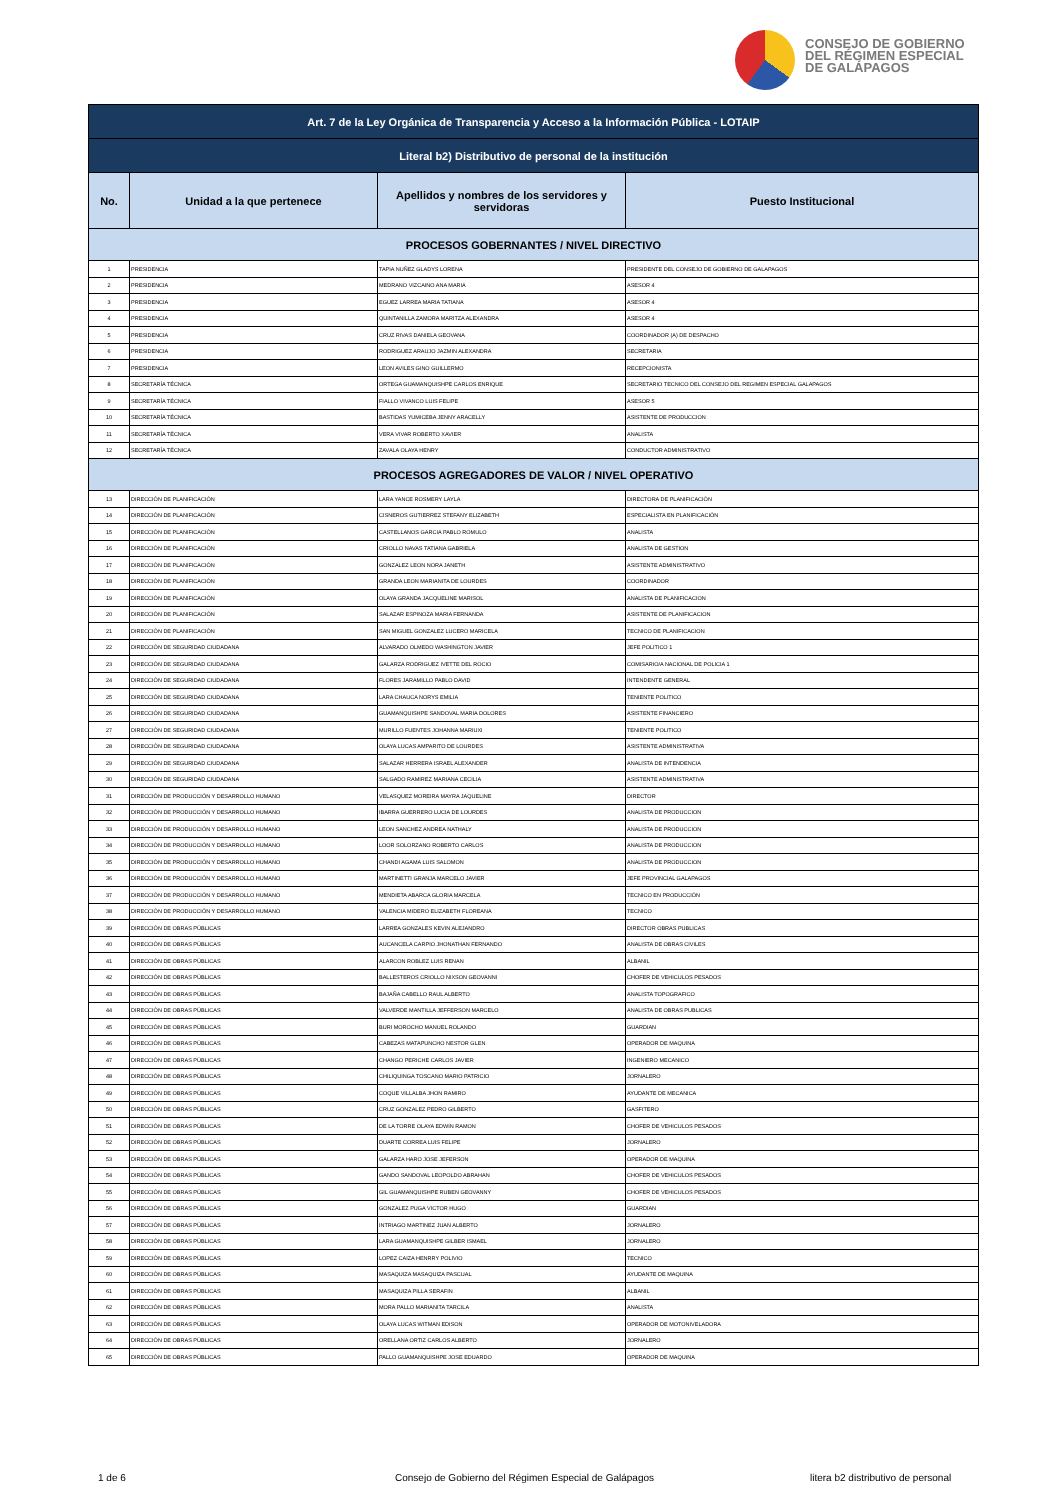CONSEJO DE GOBIERNO
DEL RÉGIMEN ESPECIAL
DE GALÁPAGOS
| Art. 7 de la Ley Orgánica de Transparencia y Acceso a la Información Pública - LOTAIP | | | |
| Literal b2) Distributivo de personal de la institución | | | |
| No. | Unidad a la que pertenece | Apellidos y nombres de los servidores y servidoras | Puesto Institucional |
| PROCESOS GOBERNANTES / NIVEL DIRECTIVO | | | |
| 1 | PRESIDENCIA | TAPIA NUÑEZ GLADYS LORENA | PRESIDENTE DEL CONSEJO DE GOBIERNO DE GALAPAGOS |
| 2 | PRESIDENCIA | MEDRANO VIZCAINO ANA MARIA | ASESOR 4 |
| 3 | PRESIDENCIA | EGUEZ LARREA MARIA TATIANA | ASESOR 4 |
| 4 | PRESIDENCIA | QUINTANILLA ZAMORA MARITZA ALEXANDRA | ASESOR 4 |
| 5 | PRESIDENCIA | CRUZ RIVAS DANIELA GEOVANA | COORDINADOR (A) DE DESPACHO |
| 6 | PRESIDENCIA | RODRIGUEZ ARAUJO JAZMIN ALEXANDRA | SECRETARIA |
| 7 | PRESIDENCIA | LEON AVILES GINO GUILLERMO | RECEPCIONISTA |
| 8 | SECRETARÍA TÉCNICA | ORTEGA GUAMANQUISHPE CARLOS ENRIQUE | SECRETARIO TECNICO DEL CONSEJO DEL REGIMEN ESPECIAL GALAPAGOS |
| 9 | SECRETARÍA TÉCNICA | FIALLO VIVANCO LUIS FELIPE | ASESOR 5 |
| 10 | SECRETARÍA TÉCNICA | BASTIDAS YUMICEBA JENNY ARACELLY | ASISTENTE DE PRODUCCION |
| 11 | SECRETARÍA TÉCNICA | VERA VIVAR ROBERTO XAVIER | ANALISTA |
| 12 | SECRETARÍA TÉCNICA | ZAVALA OLAYA HENRY | CONDUCTOR ADMINISTRATIVO |
| PROCESOS AGREGADORES DE VALOR / NIVEL OPERATIVO | | | |
| 13 | DIRECCIÓN DE PLANIFICACIÓN | LARA YANCE ROSMERY LAYLA | DIRECTORA DE PLANIFICACIÓN |
| 14 | DIRECCIÓN DE PLANIFICACIÓN | CISNEROS GUTIERREZ STEFANY ELIZABETH | ESPECIALISTA EN PLANIFICACIÓN |
| 15 | DIRECCIÓN DE PLANIFICACIÓN | CASTELLANOS GARCIA PABLO ROMULO | ANALISTA |
| 16 | DIRECCIÓN DE PLANIFICACIÓN | CRIOLLO NAVAS TATIANA GABRIELA | ANALISTA DE GESTION |
| 17 | DIRECCIÓN DE PLANIFICACIÓN | GONZALEZ LEON NORA JANETH | ASISTENTE ADMINISTRATIVO |
| 18 | DIRECCIÓN DE PLANIFICACIÓN | GRANDA LEON MARIANITA DE LOURDES | COORDINADOR |
| 19 | DIRECCIÓN DE PLANIFICACIÓN | OLAYA GRANDA JACQUELINE MARISOL | ANALISTA DE PLANIFICACION |
| 20 | DIRECCIÓN DE PLANIFICACIÓN | SALAZAR ESPINOZA MARIA FERNANDA | ASISTENTE DE PLANIFICACION |
| 21 | DIRECCIÓN DE PLANIFICACIÓN | SAN MIGUEL GONZALEZ LUCERO MARICELA | TECNICO DE PLANIFICACION |
| 22 | DIRECCIÓN DE SEGURIDAD CIUDADANA | ALVARADO OLMEDO WASHINGTON JAVIER | JEFE POLITICO 1 |
| 23 | DIRECCIÓN DE SEGURIDAD CIUDADANA | GALARZA RODRIGUEZ IVETTE DEL ROCIO | COMISARIO/A NACIONAL DE POLICIA 1 |
| 24 | DIRECCIÓN DE SEGURIDAD CIUDADANA | FLORES JARAMILLO PABLO DAVID | INTENDENTE GENERAL |
| 25 | DIRECCIÓN DE SEGURIDAD CIUDADANA | LARA CHAUCA NORYS EMILIA | TENIENTE POLITICO |
| 26 | DIRECCIÓN DE SEGURIDAD CIUDADANA | GUAMANQUISHPE SANDOVAL MARIA DOLORES | ASISTENTE FINANCIERO |
| 27 | DIRECCIÓN DE SEGURIDAD CIUDADANA | MURILLO FUENTES JOHANNA MARIUXI | TENIENTE POLITICO |
| 28 | DIRECCIÓN DE SEGURIDAD CIUDADANA | OLAYA LUCAS AMPARITO DE LOURDES | ASISTENTE ADMINISTRATIVA |
| 29 | DIRECCIÓN DE SEGURIDAD CIUDADANA | SALAZAR HERRERA ISRAEL ALEXANDER | ANALISTA DE INTENDENCIA |
| 30 | DIRECCIÓN DE SEGURIDAD CIUDADANA | SALGADO RAMIREZ MARIANA CECILIA | ASISTENTE ADMINISTRATIVA |
| 31 | DIRECCIÓN DE PRODUCCIÓN Y DESARROLLO HUMANO | VELASQUEZ MOREIRA MAYRA JAQUELINE | DIRECTOR |
| 32 | DIRECCIÓN DE PRODUCCIÓN Y DESARROLLO HUMANO | IBARRA GUERRERO LUCIA DE LOURDES | ANALISTA DE PRODUCCION |
| 33 | DIRECCIÓN DE PRODUCCIÓN Y DESARROLLO HUMANO | LEON SANCHEZ ANDREA NATHALY | ANALISTA DE PRODUCCION |
| 34 | DIRECCIÓN DE PRODUCCIÓN Y DESARROLLO HUMANO | LOOR SOLORZANO ROBERTO CARLOS | ANALISTA DE PRODUCCION |
| 35 | DIRECCIÓN DE PRODUCCIÓN Y DESARROLLO HUMANO | CHANDI AGAMA LUIS SALOMON | ANALISTA DE PRODUCCION |
| 36 | DIRECCIÓN DE PRODUCCIÓN Y DESARROLLO HUMANO | MARTINETTI GRANJA MARCELO JAVIER | JEFE PROVINCIAL GALAPAGOS |
| 37 | DIRECCIÓN DE PRODUCCIÓN Y DESARROLLO HUMANO | MENDIETA ABARCA GLORIA MARCELA | TECNICO EN PRODUCCIÓN |
| 38 | DIRECCIÓN DE PRODUCCIÓN Y DESARROLLO HUMANO | VALENCIA MIDERO ELIZABETH FLOREANA | TECNICO |
| 39 | DIRECCIÓN DE OBRAS PÚBLICAS | LARREA GONZALES KEVIN ALEJANDRO | DIRECTOR OBRAS PUBLICAS |
| 40 | DIRECCIÓN DE OBRAS PÚBLICAS | AUCANCELA CARPIO JHONATHAN FERNANDO | ANALISTA DE OBRAS CIVILES |
| 41 | DIRECCIÓN DE OBRAS PÚBLICAS | ALARCON ROBLEZ LUIS RENAN | ALBANIL |
| 42 | DIRECCIÓN DE OBRAS PÚBLICAS | BALLESTEROS CRIOLLO NIXSON GEOVANNI | CHOFER DE VEHICULOS PESADOS |
| 43 | DIRECCIÓN DE OBRAS PÚBLICAS | BAJAÑA CABELLO RAUL ALBERTO | ANALISTA TOPOGRAFICO |
| 44 | DIRECCIÓN DE OBRAS PÚBLICAS | VALVERDE MANTILLA JEFFERSON MARCELO | ANALISTA DE OBRAS PUBLICAS |
| 45 | DIRECCIÓN DE OBRAS PÚBLICAS | BURI MOROCHO MANUEL ROLANDO | GUARDIAN |
| 46 | DIRECCIÓN DE OBRAS PÚBLICAS | CABEZAS MATAPUNCHO NESTOR GLEN | OPERADOR DE MAQUINA |
| 47 | DIRECCIÓN DE OBRAS PÚBLICAS | CHANGO PERICHE CARLOS JAVIER | INGENIERO MECANICO |
| 48 | DIRECCIÓN DE OBRAS PÚBLICAS | CHILIQUINGA TOSCANO MARIO PATRICIO | JORNALERO |
| 49 | DIRECCIÓN DE OBRAS PÚBLICAS | COQUE VILLALBA JHON RAMIRO | AYUDANTE DE MECANICA |
| 50 | DIRECCIÓN DE OBRAS PÚBLICAS | CRUZ GONZALEZ PEDRO GILBERTO | GASFITERO |
| 51 | DIRECCIÓN DE OBRAS PÚBLICAS | DE LA TORRE OLAYA EDWIN RAMON | CHOFER DE VEHICULOS PESADOS |
| 52 | DIRECCIÓN DE OBRAS PÚBLICAS | DUARTE CORREA LUIS FELIPE | JORNALERO |
| 53 | DIRECCIÓN DE OBRAS PÚBLICAS | GALARZA HARO JOSE JEFERSON | OPERADOR DE MAQUINA |
| 54 | DIRECCIÓN DE OBRAS PÚBLICAS | GANDO SANDOVAL LEOPOLDO ABRAHAN | CHOFER DE VEHICULOS PESADOS |
| 55 | DIRECCIÓN DE OBRAS PÚBLICAS | GIL GUAMANQUISHPE RUBEN GEOVANNY | CHOFER DE VEHICULOS PESADOS |
| 56 | DIRECCIÓN DE OBRAS PÚBLICAS | GONZALEZ PUGA VICTOR HUGO | GUARDIAN |
| 57 | DIRECCIÓN DE OBRAS PÚBLICAS | INTRIAGO MARTINEZ JUAN ALBERTO | JORNALERO |
| 58 | DIRECCIÓN DE OBRAS PÚBLICAS | LARA GUAMANQUISHPE GILBER ISMAEL | JORNALERO |
| 59 | DIRECCIÓN DE OBRAS PÚBLICAS | LOPEZ CAIZA HENRRY POLIVIO | TECNICO |
| 60 | DIRECCIÓN DE OBRAS PÚBLICAS | MASAQUIZA MASAQUIZA PASCUAL | AYUDANTE DE MAQUINA |
| 61 | DIRECCIÓN DE OBRAS PÚBLICAS | MASAQUIZA PILLA SERAFIN | ALBANIL |
| 62 | DIRECCIÓN DE OBRAS PÚBLICAS | MORA PALLO MARIANITA TARCILA | ANALISTA |
| 63 | DIRECCIÓN DE OBRAS PÚBLICAS | OLAYA LUCAS WITMAN EDISON | OPERADOR DE MOTONIVELADORA |
| 64 | DIRECCIÓN DE OBRAS PÚBLICAS | ORELLANA ORTIZ CARLOS ALBERTO | JORNALERO |
| 65 | DIRECCIÓN DE OBRAS PÚBLICAS | PALLO GUAMANQUISHPE JOSE EDUARDO | OPERADOR DE MAQUINA |
1 de 6
Consejo de Gobierno del Régimen Especial de Galápagos
litera b2 distributivo de personal